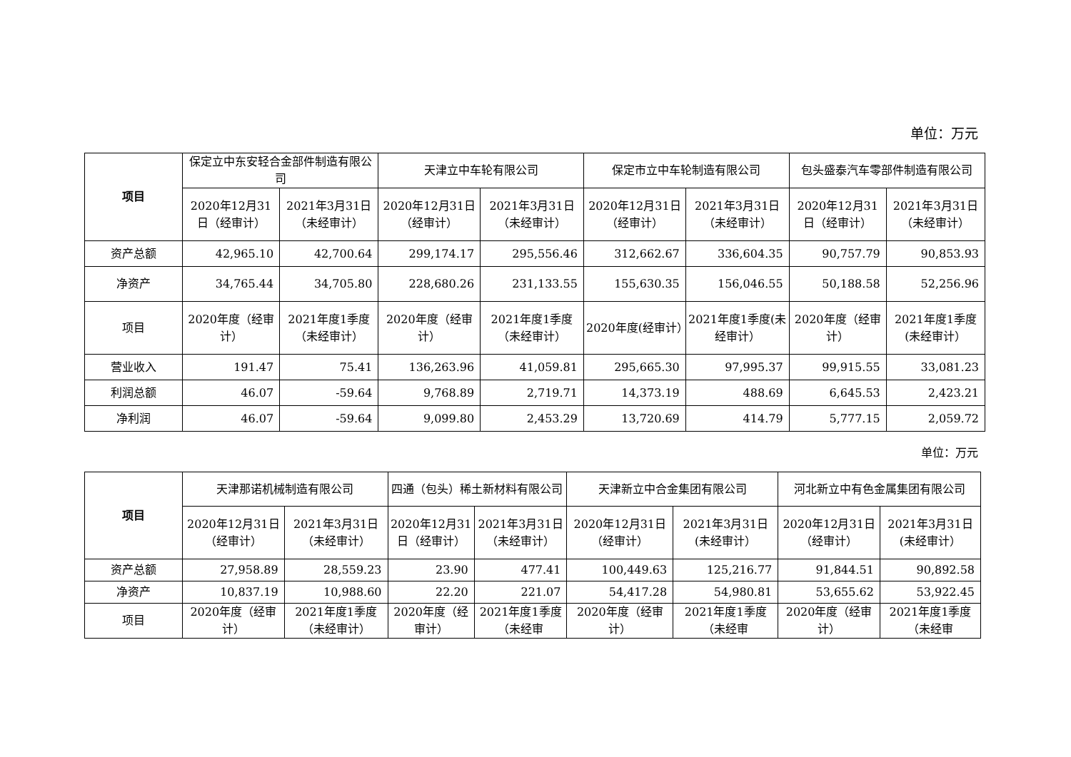单位：万元
| 项目 | 保定立中东安轻合金部件制造有限公司 | | 天津立中车轮有限公司 | | 保定市立中车轮制造有限公司 | | 包头盛泰汽车零部件制造有限公司 | |
| | 2020年12月31日（经审计） | 2021年3月31日（未经审计） | 2020年12月31日（经审计） | 2021年3月31日（未经审计） | 2020年12月31日（经审计） | 2021年3月31日（未经审计） | 2020年12月31日（经审计） | 2021年3月31日（未经审计） |
| 资产总额 | 42,965.10 | 42,700.64 | 299,174.17 | 295,556.46 | 312,662.67 | 336,604.35 | 90,757.79 | 90,853.93 |
| 净资产 | 34,765.44 | 34,705.80 | 228,680.26 | 231,133.55 | 155,630.35 | 156,046.55 | 50,188.58 | 52,256.96 |
| 项目 | 2020年度（经审计） | 2021年度1季度（未经审计） | 2020年度（经审计） | 2021年度1季度（未经审计） | 2020年度(经审计） | 2021年度1季度(未经审计） | 2020年度（经审计） | 2021年度1季度(未经审计） |
| 营业收入 | 191.47 | 75.41 | 136,263.96 | 41,059.81 | 295,665.30 | 97,995.37 | 99,915.55 | 33,081.23 |
| 利润总额 | 46.07 | -59.64 | 9,768.89 | 2,719.71 | 14,373.19 | 488.69 | 6,645.53 | 2,423.21 |
| 净利润 | 46.07 | -59.64 | 9,099.80 | 2,453.29 | 13,720.69 | 414.79 | 5,777.15 | 2,059.72 |
单位：万元
| 项目 | 天津那诺机械制造有限公司 | | 四通（包头）稀土新材料有限公司 | | 天津新立中合金集团有限公司 | | 河北新立中有色金属集团有限公司 | |
| | 2020年12月31日（经审计） | 2021年3月31日（未经审计） | 2020年12月31日（经审计） | 2021年3月31日（未经审计） | 2020年12月31日（经审计） | 2021年3月31日(未经审计） | 2020年12月31日（经审计） | 2021年3月31日(未经审计） |
| 资产总额 | 27,958.89 | 28,559.23 | 23.90 | 477.41 | 100,449.63 | 125,216.77 | 91,844.51 | 90,892.58 |
| 净资产 | 10,837.19 | 10,988.60 | 22.20 | 221.07 | 54,417.28 | 54,980.81 | 53,655.62 | 53,922.45 |
| 项目 | 2020年度（经审计） | 2021年度1季度（未经审计） | 2020年度（经审计） | 2021年度1季度（未经审 | 2020年度（经审计） | 2021年度1季度（未经审 | 2020年度（经审计） | 2021年度1季度（未经审 |